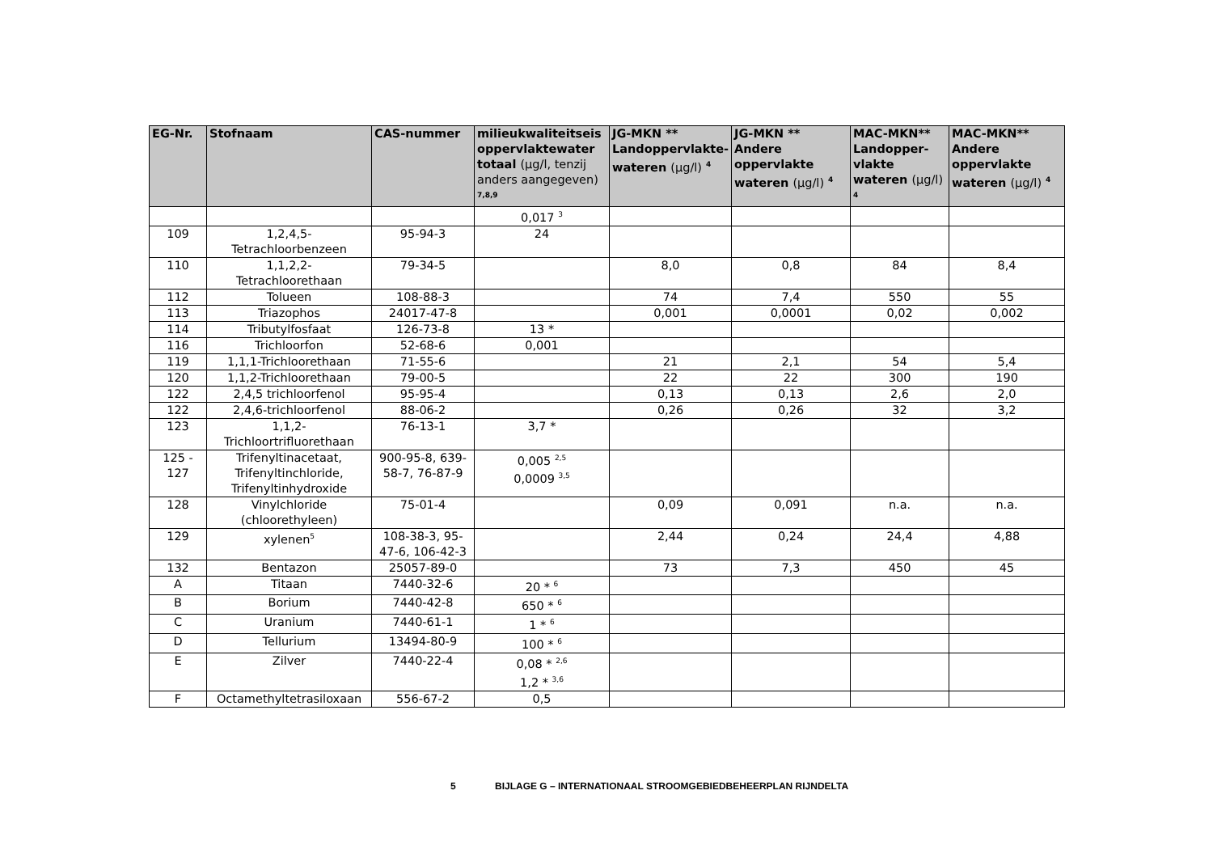| EG-Nr. | Stofnaam | CAS-nummer | milieukwaliteitseis oppervlaktewater totaal (µg/l, tenzij anders aangegeven) <sup>7,8,9</sup> | JG-MKN ** Landoppervlakte-wateren (µg/l) <sup>4</sup> | JG-MKN ** Andere oppervlakte wateren (µg/l) <sup>4</sup> | MAC-MKN** Landopper-vlakte wateren (µg/l) <sup>4</sup> | MAC-MKN** Andere oppervlakte wateren (µg/l) <sup>4</sup> |
| --- | --- | --- | --- | --- | --- | --- | --- |
| | | | 0,017 <sup>3</sup> | | | | |
| 109 | 1,2,4,5- Tetrachloorbenzeen | 95-94-3 | 24 | | | | |
| 110 | 1,1,2,2- Tetrachloorethaan | 79-34-5 | | 8,0 | 0,8 | 84 | 8,4 |
| 112 | Tolueen | 108-88-3 | | 74 | 7,4 | 550 | 55 |
| 113 | Triazophos | 24017-47-8 | | 0,001 | 0,0001 | 0,02 | 0,002 |
| 114 | Tributylfosfaat | 126-73-8 | 13 * | | | | |
| 116 | Trichloorfon | 52-68-6 | 0,001 | | | | |
| 119 | 1,1,1-Trichloorethaan | 71-55-6 | | 21 | 2,1 | 54 | 5,4 |
| 120 | 1,1,2-Trichloorethaan | 79-00-5 | | 22 | 22 | 300 | 190 |
| 122 | 2,4,5 trichloorfenol | 95-95-4 | | 0,13 | 0,13 | 2,6 | 2,0 |
| 122 | 2,4,6-trichloorfenol | 88-06-2 | | 0,26 | 0,26 | 32 | 3,2 |
| 123 | 1,1,2- Trichloortrifluorethaan | 76-13-1 | 3,7 * | | | | |
| 125 - 127 | Trifenyltinacetaat, Trifenyltinchloride, Trifenyltinhydroxide | 900-95-8, 639-58-7, 76-87-9 | 0,005 <sup>2,5</sup> 0,0009 <sup>3,5</sup> | | | | |
| 128 | Vinylchloride (chloorethyleen) | 75-01-4 | | 0,09 | 0,091 | n.a. | n.a. |
| 129 | xylenen<sup>5</sup> | 108-38-3, 95-47-6, 106-42-3 | | 2,44 | 0,24 | 24,4 | 4,88 |
| 132 | Bentazon | 25057-89-0 | | 73 | 7,3 | 450 | 45 |
| A | Titaan | 7440-32-6 | 20 * <sup>6</sup> | | | | |
| B | Borium | 7440-42-8 | 650 * <sup>6</sup> | | | | |
| C | Uranium | 7440-61-1 | 1 * <sup>6</sup> | | | | |
| D | Tellurium | 13494-80-9 | 100 * <sup>6</sup> | | | | |
| E | Zilver | 7440-22-4 | 0,08 * <sup>2,6</sup> 1,2 * <sup>3,6</sup> | | | | |
| F | Octamethyltetrasiloxaan | 556-67-2 | 0,5 | | | | |
5 BIJLAGE G – INTERNATIONAAL STROOMGEBIEDBEHEERPLAN RIJNDELTA